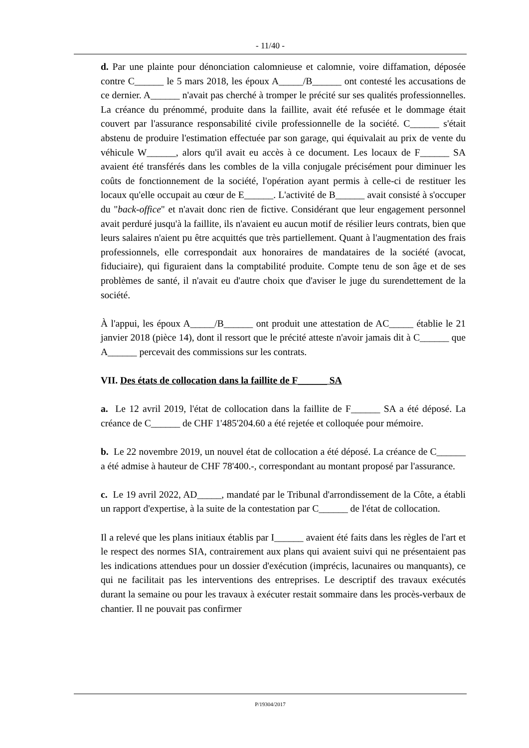- 11/40 -
d. Par une plainte pour dénonciation calomnieuse et calomnie, voire diffamation, déposée contre C______ le 5 mars 2018, les époux A_____/B______ ont contesté les accusations de ce dernier. A______ n'avait pas cherché à tromper le précité sur ses qualités professionnelles. La créance du prénommé, produite dans la faillite, avait été refusée et le dommage était couvert par l'assurance responsabilité civile professionnelle de la société. C______ s'était abstenu de produire l'estimation effectuée par son garage, qui équivalait au prix de vente du véhicule W______, alors qu'il avait eu accès à ce document. Les locaux de F______ SA avaient été transférés dans les combles de la villa conjugale précisément pour diminuer les coûts de fonctionnement de la société, l'opération ayant permis à celle-ci de restituer les locaux qu'elle occupait au cœur de E______. L'activité de B______ avait consisté à s'occuper du "back-office" et n'avait donc rien de fictive. Considérant que leur engagement personnel avait perduré jusqu'à la faillite, ils n'avaient eu aucun motif de résilier leurs contrats, bien que leurs salaires n'aient pu être acquittés que très partiellement. Quant à l'augmentation des frais professionnels, elle correspondait aux honoraires de mandataires de la société (avocat, fiduciaire), qui figuraient dans la comptabilité produite. Compte tenu de son âge et de ses problèmes de santé, il n'avait eu d'autre choix que d'aviser le juge du surendettement de la société.
À l'appui, les époux A_____/B______ ont produit une attestation de AC_____ établie le 21 janvier 2018 (pièce 14), dont il ressort que le précité atteste n'avoir jamais dit à C______ que A______ percevait des commissions sur les contrats.
VII. Des états de collocation dans la faillite de F______ SA
a. Le 12 avril 2019, l'état de collocation dans la faillite de F______ SA a été déposé. La créance de C______ de CHF 1'485'204.60 a été rejetée et colloquée pour mémoire.
b. Le 22 novembre 2019, un nouvel état de collocation a été déposé. La créance de C______ a été admise à hauteur de CHF 78'400.-, correspondant au montant proposé par l'assurance.
c. Le 19 avril 2022, AD_____, mandaté par le Tribunal d'arrondissement de la Côte, a établi un rapport d'expertise, à la suite de la contestation par C______ de l'état de collocation.
Il a relevé que les plans initiaux établis par I______ avaient été faits dans les règles de l'art et le respect des normes SIA, contrairement aux plans qui avaient suivi qui ne présentaient pas les indications attendues pour un dossier d'exécution (imprécis, lacunaires ou manquants), ce qui ne facilitait pas les interventions des entreprises. Le descriptif des travaux exécutés durant la semaine ou pour les travaux à exécuter restait sommaire dans les procès-verbaux de chantier. Il ne pouvait pas confirmer
P/19304/2017